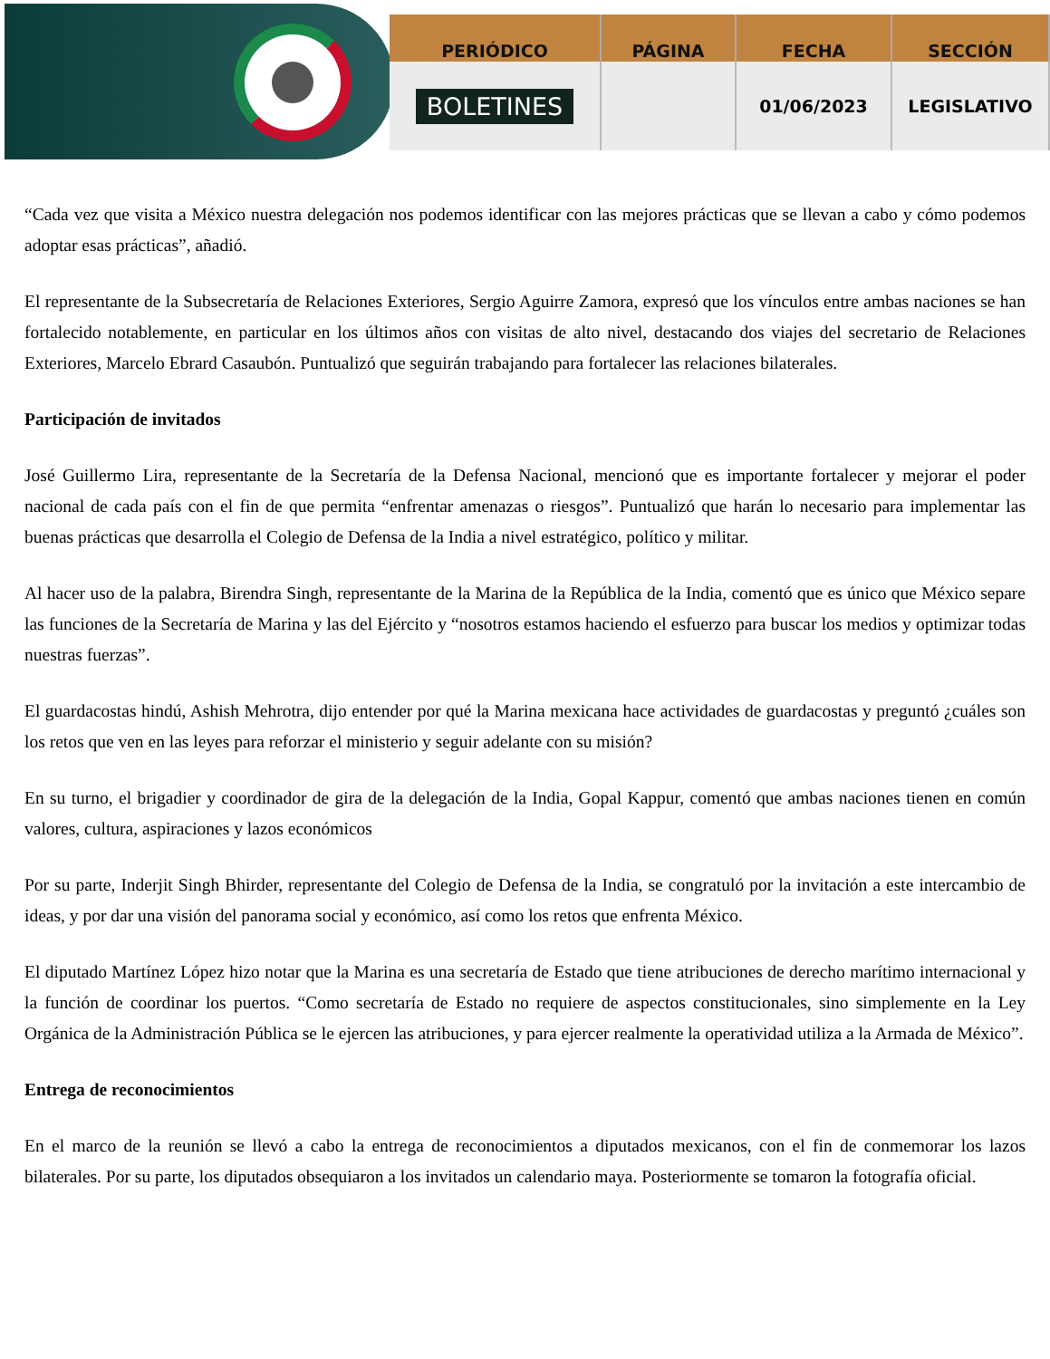| PERIÓDICO | PÁGINA | FECHA | SECCIÓN |
| --- | --- | --- | --- |
| BOLETINES | | 01/06/2023 | LEGISLATIVO |
“Cada vez que visita a México nuestra delegación nos podemos identificar con las mejores prácticas que se llevan a cabo y cómo podemos adoptar esas prácticas”, añadió.
El representante de la Subsecretaría de Relaciones Exteriores, Sergio Aguirre Zamora, expresó que los vínculos entre ambas naciones se han fortalecido notablemente, en particular en los últimos años con visitas de alto nivel, destacando dos viajes del secretario de Relaciones Exteriores, Marcelo Ebrard Casaubón. Puntualizó que seguirán trabajando para fortalecer las relaciones bilaterales.
Participación de invitados
José Guillermo Lira, representante de la Secretaría de la Defensa Nacional, mencionó que es importante fortalecer y mejorar el poder nacional de cada país con el fin de que permita “enfrentar amenazas o riesgos”. Puntualizó que harán lo necesario para implementar las buenas prácticas que desarrolla el Colegio de Defensa de la India a nivel estratégico, político y militar.
Al hacer uso de la palabra, Birendra Singh, representante de la Marina de la República de la India, comentó que es único que México separe las funciones de la Secretaría de Marina y las del Ejército y “nosotros estamos haciendo el esfuerzo para buscar los medios y optimizar todas nuestras fuerzas”.
El guardacostas hindú, Ashish Mehrotra, dijo entender por qué la Marina mexicana hace actividades de guardacostas y preguntó ¿cuáles son los retos que ven en las leyes para reforzar el ministerio y seguir adelante con su misión?
En su turno, el brigadier y coordinador de gira de la delegación de la India, Gopal Kappur, comentó que ambas naciones tienen en común valores, cultura, aspiraciones y lazos económicos
Por su parte, Inderjit Singh Bhirder, representante del Colegio de Defensa de la India, se congratuló por la invitación a este intercambio de ideas, y por dar una visión del panorama social y económico, así como los retos que enfrenta México.
El diputado Martínez López hizo notar que la Marina es una secretaría de Estado que tiene atribuciones de derecho marítimo internacional y la función de coordinar los puertos. “Como secretaría de Estado no requiere de aspectos constitucionales, sino simplemente en la Ley Orgánica de la Administración Pública se le ejercen las atribuciones, y para ejercer realmente la operatividad utiliza a la Armada de México”.
Entrega de reconocimientos
En el marco de la reunión se llevó a cabo la entrega de reconocimientos a diputados mexicanos, con el fin de conmemorar los lazos bilaterales. Por su parte, los diputados obsequiaron a los invitados un calendario maya. Posteriormente se tomaron la fotografía oficial.